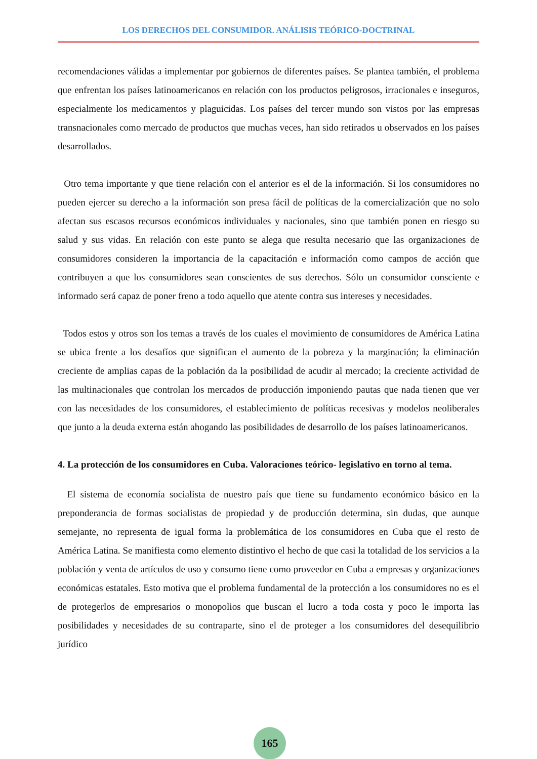LOS DERECHOS DEL CONSUMIDOR. ANÁLISIS TEÓRICO-DOCTRINAL
recomendaciones válidas a implementar por gobiernos de diferentes países. Se plantea también, el problema que enfrentan los países latinoamericanos en relación con los productos peligrosos, irracionales e inseguros, especialmente los medicamentos y plaguicidas. Los países del tercer mundo son vistos por las empresas transnacionales como mercado de productos que muchas veces, han sido retirados u observados en los países desarrollados.
Otro tema importante y que tiene relación con el anterior es el de la información. Si los consumidores no pueden ejercer su derecho a la información son presa fácil de políticas de la comercialización que no solo afectan sus escasos recursos económicos individuales y nacionales, sino que también ponen en riesgo su salud y sus vidas. En relación con este punto se alega que resulta necesario que las organizaciones de consumidores consideren la importancia de la capacitación e información como campos de acción que contribuyen a que los consumidores sean conscientes de sus derechos. Sólo un consumidor consciente e informado será capaz de poner freno a todo aquello que atente contra sus intereses y necesidades.
Todos estos y otros son los temas a través de los cuales el movimiento de consumidores de América Latina se ubica frente a los desafíos que significan el aumento de la pobreza y la marginación; la eliminación creciente de amplias capas de la población da la posibilidad de acudir al mercado; la creciente actividad de las multinacionales que controlan los mercados de producción imponiendo pautas que nada tienen que ver con las necesidades de los consumidores, el establecimiento de políticas recesivas y modelos neoliberales que junto a la deuda externa están ahogando las posibilidades de desarrollo de los países latinoamericanos.
4. La protección de los consumidores en Cuba. Valoraciones teórico- legislativo en torno al tema.
El sistema de economía socialista de nuestro país que tiene su fundamento económico básico en la preponderancia de formas socialistas de propiedad y de producción determina, sin dudas, que aunque semejante, no representa de igual forma la problemática de los consumidores en Cuba que el resto de América Latina. Se manifiesta como elemento distintivo el hecho de que casi la totalidad de los servicios a la población y venta de artículos de uso y consumo tiene como proveedor en Cuba a empresas y organizaciones económicas estatales. Esto motiva que el problema fundamental de la protección a los consumidores no es el de protegerlos de empresarios o monopolios que buscan el lucro a toda costa y poco le importa las posibilidades y necesidades de su contraparte, sino el de proteger a los consumidores del desequilibrio jurídico
165